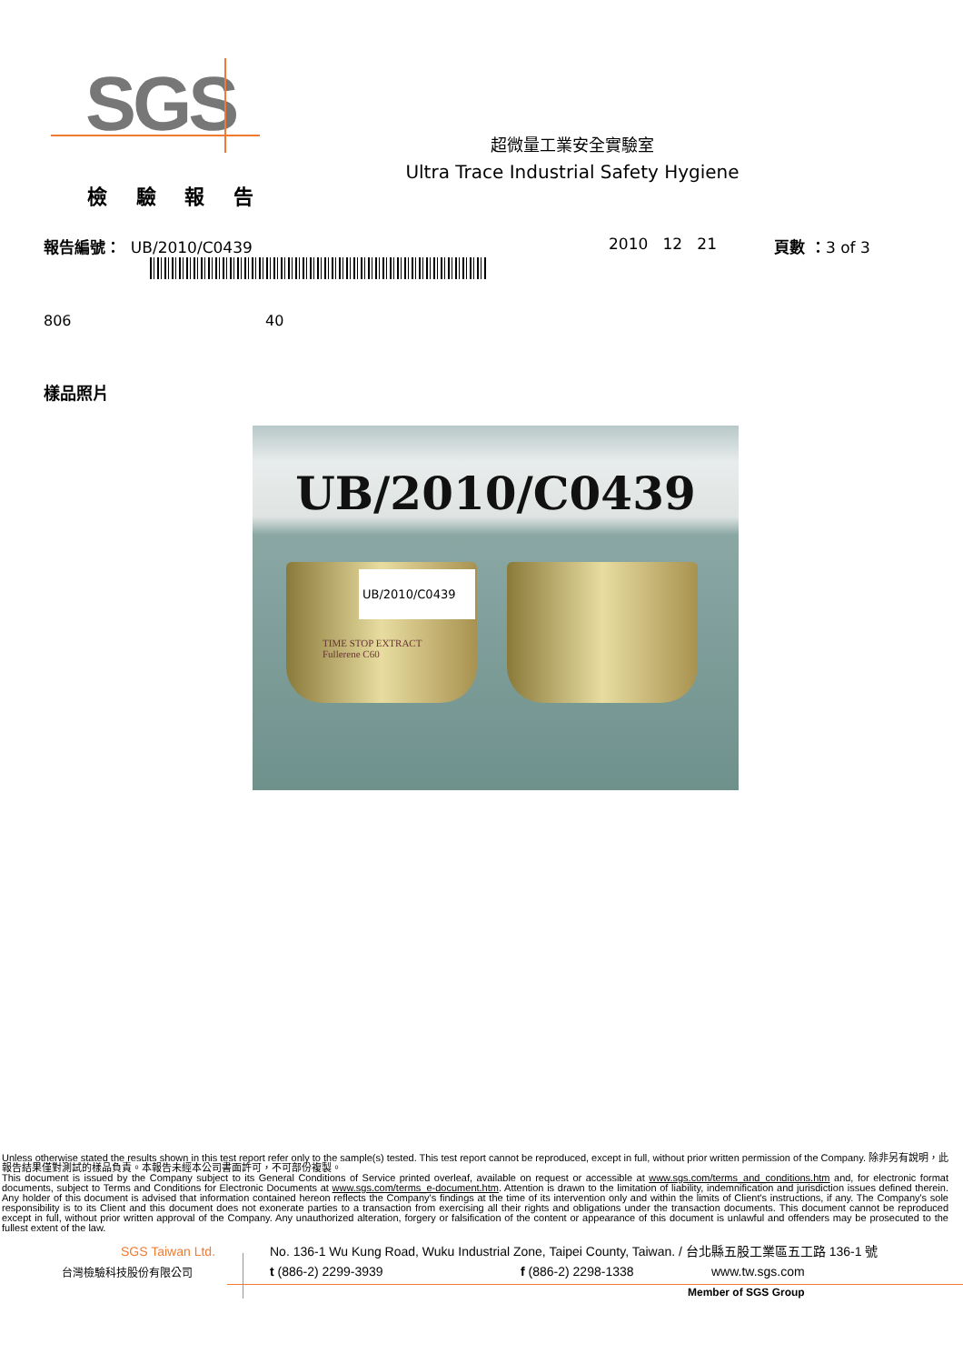SGS
超微量工業安全實驗室
Ultra Trace Industrial Safety Hygiene
檢 驗 報 告
報告編號： UB/2010/C0439 2010 12 21 頁數 ：3 of 3
806 40
樣品照片
UB/2010/C0439
UB/2010/C0439
TIME STOP EXTRACT
Fullerene C60
Unless otherwise stated the results shown in this test report refer only to the sample(s) tested. This test report cannot be reproduced, except in full, without prior written permission of the Company. 除非另有說明，此報告結果僅對測試的樣品負責。本報告未經本公司書面許可，不可部份複製。
This document is issued by the Company subject to its General Conditions of Service printed overleaf, available on request or accessible at www.sgs.com/terms_and_conditions.htm and, for electronic format documents, subject to Terms and Conditions for Electronic Documents at www.sgs.com/terms_e-document.htm. Attention is drawn to the limitation of liability, indemnification and jurisdiction issues defined therein. Any holder of this document is advised that information contained hereon reflects the Company's findings at the time of its intervention only and within the limits of Client's instructions, if any. The Company's sole responsibility is to its Client and this document does not exonerate parties to a transaction from exercising all their rights and obligations under the transaction documents. This document cannot be reproduced except in full, without prior written approval of the Company. Any unauthorized alteration, forgery or falsification of the content or appearance of this document is unlawful and offenders may be prosecuted to the fullest extent of the law.
SGS Taiwan Ltd.
台灣檢驗科技股份有限公司
No. 136-1 Wu Kung Road, Wuku Industrial Zone, Taipei County, Taiwan. / 台北縣五股工業區五工路 136-1 號
t (886-2) 2299-3939 f (886-2) 2298-1338 www.tw.sgs.com
Member of SGS Group